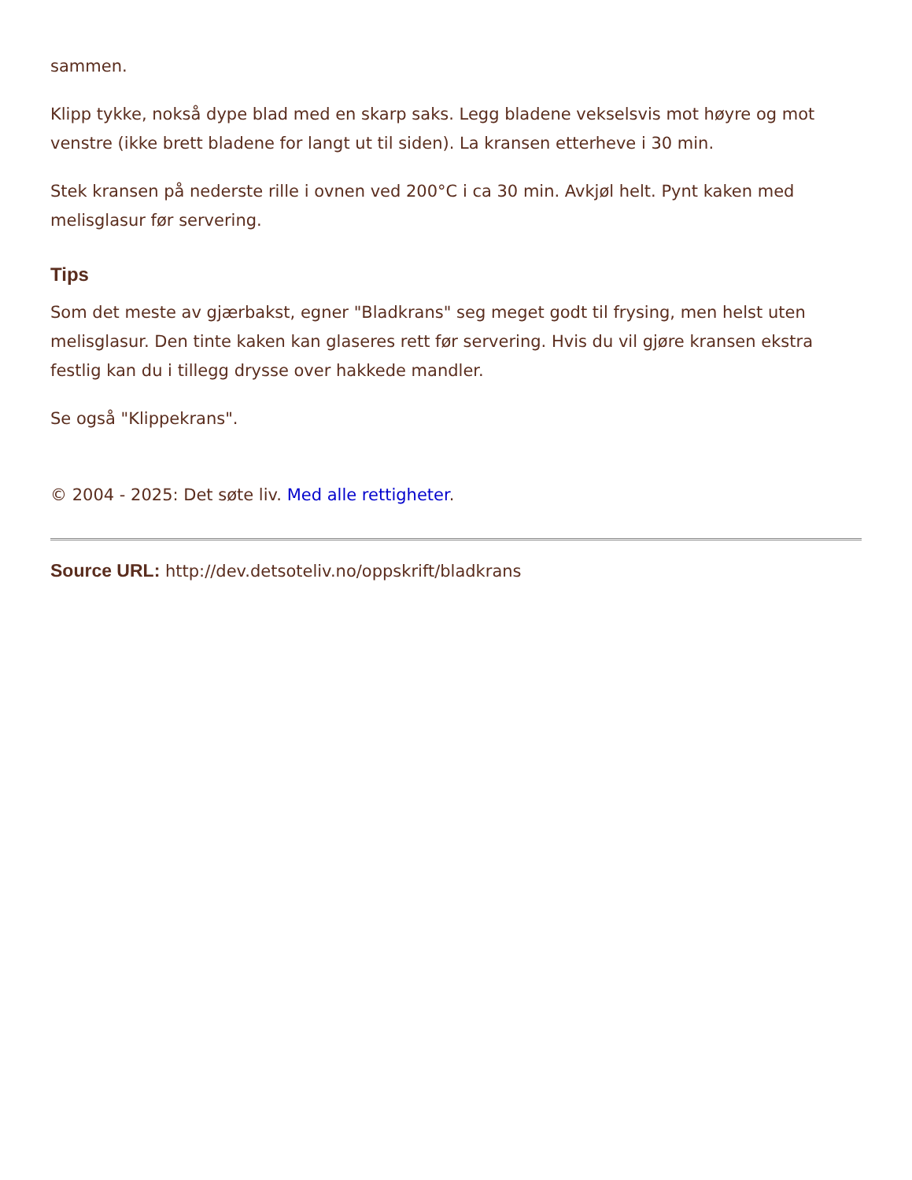sammen.
Klipp tykke, nokså dype blad med en skarp saks. Legg bladene vekselsvis mot høyre og mot venstre (ikke brett bladene for langt ut til siden). La kransen etterheve i 30 min.
Stek kransen på nederste rille i ovnen ved 200°C i ca 30 min. Avkjøl helt. Pynt kaken med melisglasur før servering.
Tips
Som det meste av gjærbakst, egner "Bladkrans" seg meget godt til frysing, men helst uten melisglasur. Den tinte kaken kan glaseres rett før servering. Hvis du vil gjøre kransen ekstra festlig kan du i tillegg drysse over hakkede mandler.
Se også "Klippekrans".
© 2004 - 2025: Det søte liv. Med alle rettigheter.
Source URL: http://dev.detsoteliv.no/oppskrift/bladkrans